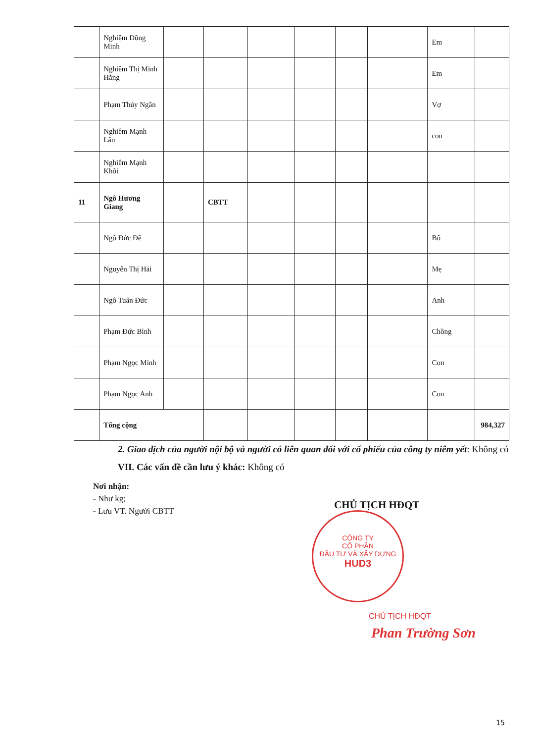| | Nghiêm Dũng Minh | | | | | | | Em | |
| | Nghiêm Thị Minh Hằng | | | | | | | Em | |
| | Phạm Thúy Ngân | | | | | | | Vợ | |
| | Nghiêm Mạnh Lân | | | | | | | con | |
| | Nghiêm Mạnh Khôi | | | | | | | | |
| 11 | Ngô Hương Giang | | CBTT | | | | | | |
| | Ngô Đức Đề | | | | | | | Bố | |
| | Nguyễn Thị Hải | | | | | | | Mẹ | |
| | Ngô Tuấn Đức | | | | | | | Anh | |
| | Phạm Đức Bình | | | | | | | Chồng | |
| | Phạm Ngọc Minh | | | | | | | Con | |
| | Phạm Ngọc Anh | | | | | | | Con | |
| | Tổng cộng | | | | | | | | 984,327 |
2. Giao dịch của người nội bộ và người có liên quan đối với cổ phiếu của công ty niêm yết: Không có
VII. Các vấn đề cần lưu ý khác: Không có
Nơi nhận:
- Như kg;
- Lưu VT. Người CBTT
CHỦ TỊCH HĐQT
CÔNG TY
CỔ PHẦN
ĐẦU TƯ VÀ XÂY DỰNG
HUD3
CHỦ TỊCH HĐQT
Phan Trường Sơn
15